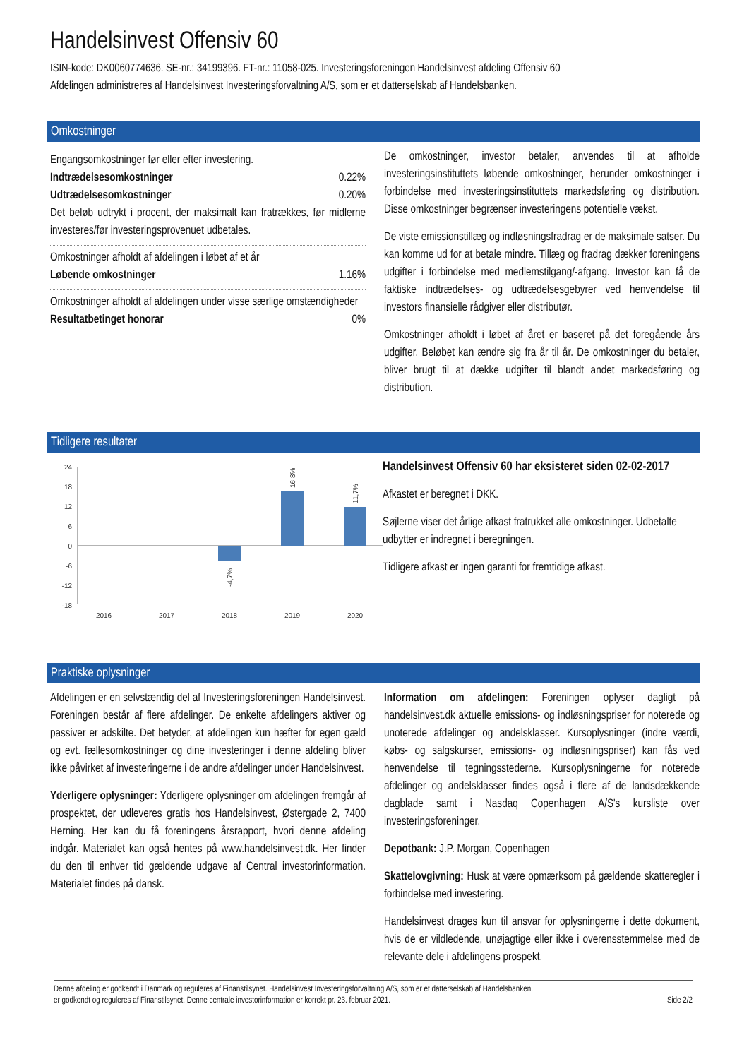Handelsinvest Offensiv 60
ISIN-kode: DK0060774636. SE-nr.: 34199396. FT-nr.: 11058-025. Investeringsforeningen Handelsinvest afdeling Offensiv 60
Afdelingen administreres af Handelsinvest Investeringsforvaltning A/S, som er et datterselskab af Handelsbanken.
Omkostninger
Engangsomkostninger før eller efter investering.
| Indtrædelsesomkostninger | 0.22% |
| Udtrædelsesomkostninger | 0.20% |
Det beløb udtrykt i procent, der maksimalt kan fratrækkes, før midlerne investeres/før investeringsprovenuet udbetales.
Omkostninger afholdt af afdelingen i løbet af et år
| Løbende omkostninger | 1.16% |
Omkostninger afholdt af afdelingen under visse særlige omstændigheder
| Resultatbetinget honorar | 0% |
De omkostninger, investor betaler, anvendes til at afholde investeringsinstituttets løbende omkostninger, herunder omkostninger i forbindelse med investeringsinstituttets markedsføring og distribution. Disse omkostninger begrænser investeringens potentielle vækst.
De viste emissionstillæg og indløsningsfradrag er de maksimale satser. Du kan komme ud for at betale mindre. Tillæg og fradrag dækker foreningens udgifter i forbindelse med medlemstilgang/-afgang. Investor kan få de faktiske indtrædelses- og udtrædelsesgebyrer ved henvendelse til investors finansielle rådgiver eller distributør.
Omkostninger afholdt i løbet af året er baseret på det foregående års udgifter. Beløbet kan ændre sig fra år til år. De omkostninger du betaler, bliver brugt til at dække udgifter til blandt andet markedsføring og distribution.
Tidligere resultater
24
18
12
6
0
-6
-12
-18
-4,7%
16,8%
11,7%
2016
2017
2018
2019
2020
Handelsinvest Offensiv 60 har eksisteret siden 02-02-2017
Afkastet er beregnet i DKK.
Søjlerne viser det årlige afkast fratrukket alle omkostninger. Udbetalte udbytter er indregnet i beregningen.
Tidligere afkast er ingen garanti for fremtidige afkast.
Praktiske oplysninger
Afdelingen er en selvstændig del af Investeringsforeningen Handelsinvest. Foreningen består af flere afdelinger. De enkelte afdelingers aktiver og passiver er adskilte. Det betyder, at afdelingen kun hæfter for egen gæld og evt. fællesomkostninger og dine investeringer i denne afdeling bliver ikke påvirket af investeringerne i de andre afdelinger under Handelsinvest.
Yderligere oplysninger: Yderligere oplysninger om afdelingen fremgår af prospektet, der udleveres gratis hos Handelsinvest, Østergade 2, 7400 Herning. Her kan du få foreningens årsrapport, hvori denne afdeling indgår. Materialet kan også hentes på www.handelsinvest.dk. Her finder du den til enhver tid gældende udgave af Central investorinformation. Materialet findes på dansk.
Information om afdelingen: Foreningen oplyser dagligt på handelsinvest.dk aktuelle emissions- og indløsningspriser for noterede og unoterede afdelinger og andelsklasser. Kursoplysninger (indre værdi, købs- og salgskurser, emissions- og indløsningspriser) kan fås ved henvendelse til tegningsstederne. Kursoplysningerne for noterede afdelinger og andelsklasser findes også i flere af de landsdækkende dagblade samt i Nasdaq Copenhagen A/S's kursliste over investeringsforeninger.
Depotbank: J.P. Morgan, Copenhagen
Skattelovgivning: Husk at være opmærksom på gældende skatteregler i forbindelse med investering.
Handelsinvest drages kun til ansvar for oplysningerne i dette dokument, hvis de er vildledende, unøjagtige eller ikke i overensstemmelse med de relevante dele i afdelingens prospekt.
Denne afdeling er godkendt i Danmark og reguleres af Finanstilsynet. Handelsinvest Investeringsforvaltning A/S, som er et datterselskab af Handelsbanken.
er godkendt og reguleres af Finanstilsynet. Denne centrale investorinformation er korrekt pr. 23. februar 2021.
Side 2/2